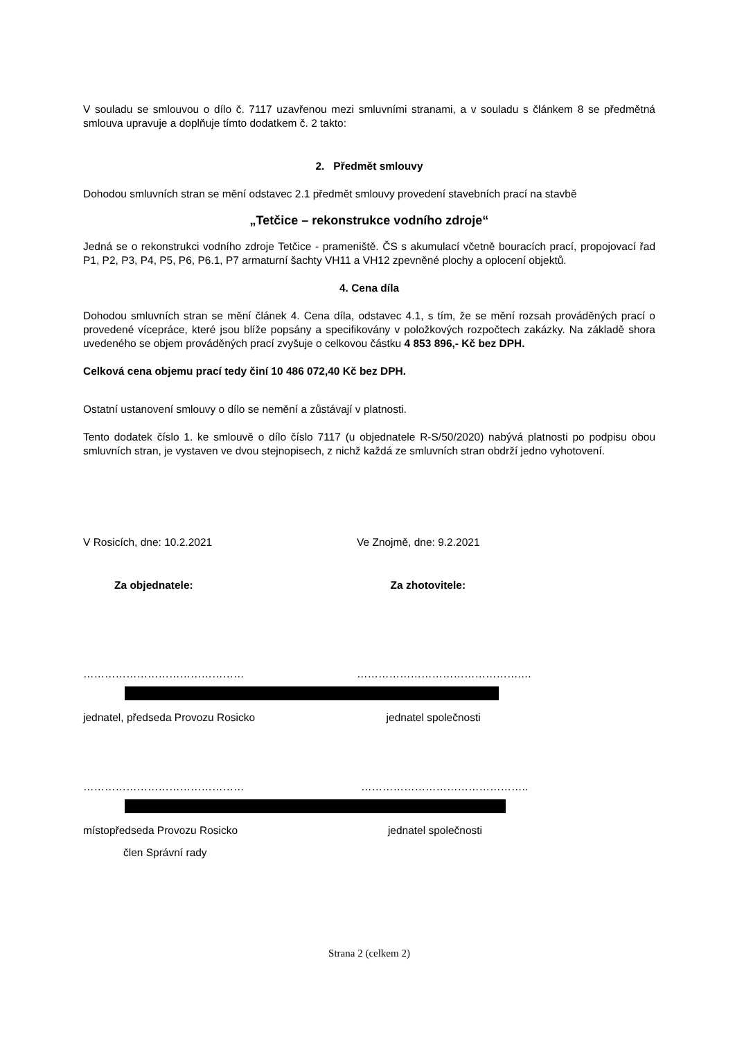V souladu se smlouvou o dílo č. 7117 uzavřenou mezi smluvními stranami, a v souladu s článkem 8 se předmětná smlouva upravuje a doplňuje tímto dodatkem č. 2 takto:
2. Předmět smlouvy
Dohodou smluvních stran se mění odstavec 2.1 předmět smlouvy provedení stavebních prací na stavbě
„Tetčice – rekonstrukce vodního zdroje“
Jedná se o rekonstrukci vodního zdroje Tetčice - prameniště. ČS s akumulací včetně bouracích prací, propojovací řad P1, P2, P3, P4, P5, P6, P6.1, P7 armaturní šachty VH11 a VH12 zpevněné plochy a oplocení objektů.
4. Cena díla
Dohodou smluvních stran se mění článek 4. Cena díla, odstavec 4.1, s tím, že se mění rozsah prováděných prací o provedené vícepráce, které jsou blíže popsány a specifikovány v položkových rozpočtech zakázky. Na základě shora uvedeného se objem prováděných prací zvyšuje o celkovou částku 4 853 896,- Kč bez DPH.
Celková cena objemu prací tedy činí 10 486 072,40 Kč bez DPH.
Ostatní ustanovení smlouvy o dílo se nemění a zůstávají v platnosti.
Tento dodatek číslo 1. ke smlouvě o dílo číslo 7117 (u objednatele R-S/50/2020) nabývá platnosti po podpisu obou smluvních stran, je vystaven ve dvou stejnopisech, z nichž každá ze smluvních stran obdrží jedno vyhotovení.
V Rosicích, dne: 10.2.2021 Ve Znojmě, dne: 9.2.2021
Za objednatele: Za zhotovitele:
……………………………………… ……………………………………….…
jednatel, předseda Provozu Rosicko jednatel společnosti
……………………………………… ………………………………………..
místopředseda Provozu Rosicko jednatel společnosti
člen Správní rady
Strana 2 (celkem 2)